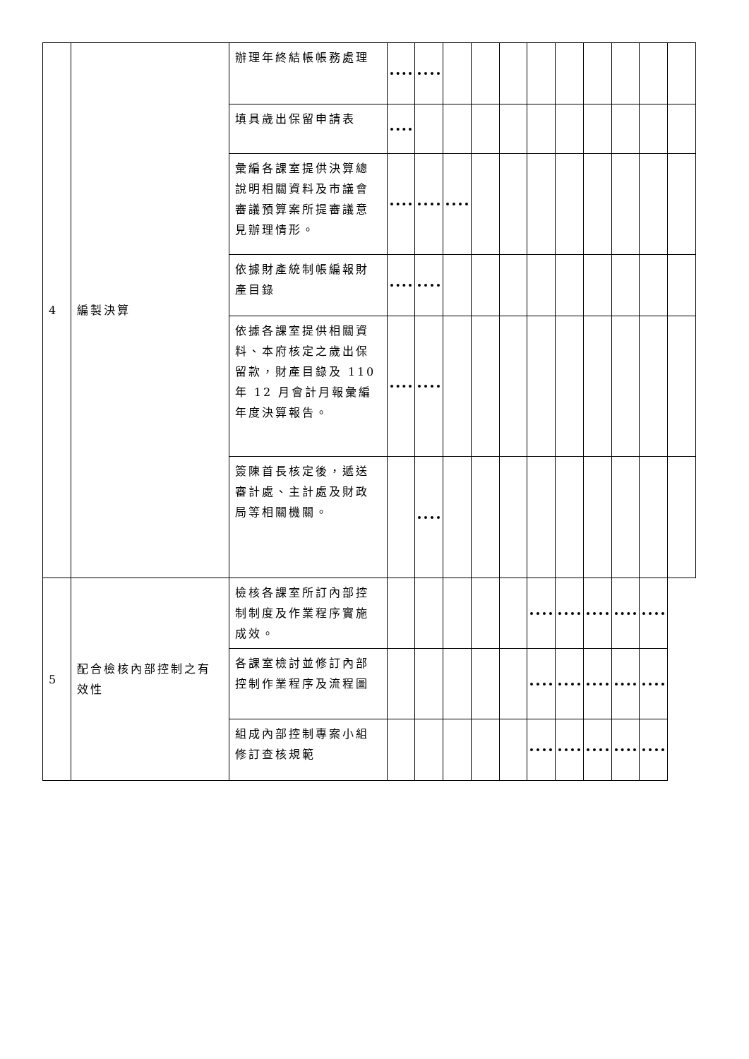| 4 | 編製決算 | 辦理年終結帳帳務處理 | | | | | | | | | | | |
| | | 填具歲出保留申請表 | | | | | | | | | | | |
| | | 彙編各課室提供決算總說明相關資料及市議會審議預算案所提審議意見辦理情形。 | | | | | | | | | | | |
| | | 依據財產統制帳編報財產目錄 | | | | | | | | | | | |
| | | 依據各課室提供相關資料、本府核定之歲出保留款，財產目錄及 110 年 12 月會計月報彙編年度決算報告。 | | | | | | | | | | | |
| | | 簽陳首長核定後，遞送審計處、主計處及財政局等相關機關。 | | | | | | | | | | | |
| 5 | 配合檢核內部控制之有效性 | 檢核各課室所訂內部控制制度及作業程序實施成效。 | | | | | | | | | | | |
| | | 各課室檢討並修訂內部控制作業程序及流程圖 | | | | | | | | | | | |
| | | 組成內部控制專案小組修訂查核規範 | | | | | | | | | | | |